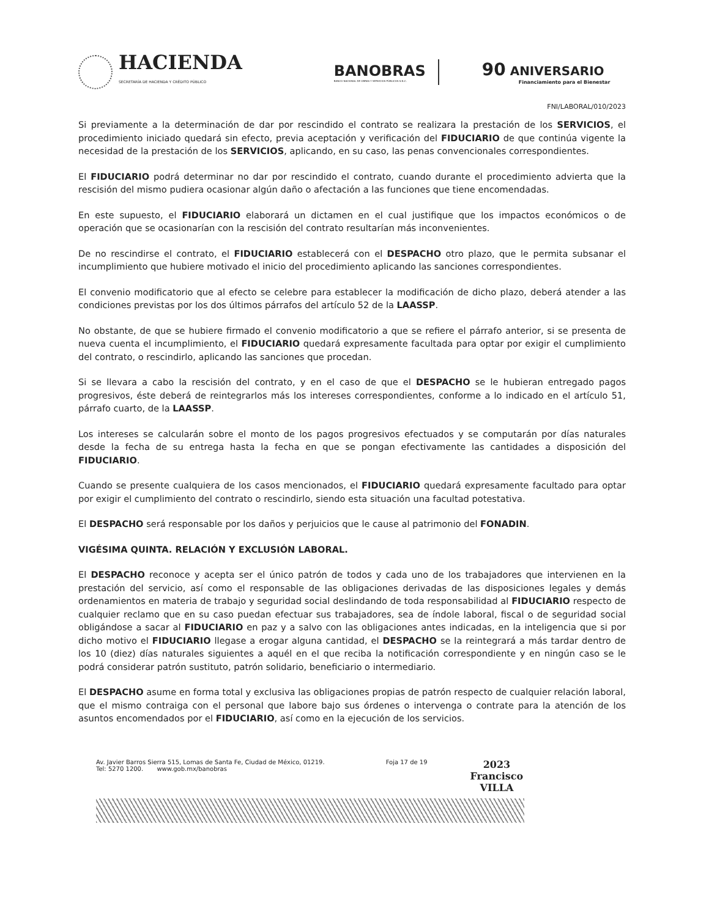HACIENDA
SECRETARÍA DE HACIENDA Y CRÉDITO PÚBLICO
BANOBRAS
BANCO NACIONAL DE OBRAS Y SERVICIOS PÚBLICOS S.N.C.
90 ANIVERSARIO
Financiamiento para el Bienestar
FNI/LABORAL/010/2023
Si previamente a la determinación de dar por rescindido el contrato se realizara la prestación de los SERVICIOS, el procedimiento iniciado quedará sin efecto, previa aceptación y verificación del FIDUCIARIO de que continúa vigente la necesidad de la prestación de los SERVICIOS, aplicando, en su caso, las penas convencionales correspondientes.
El FIDUCIARIO podrá determinar no dar por rescindido el contrato, cuando durante el procedimiento advierta que la rescisión del mismo pudiera ocasionar algún daño o afectación a las funciones que tiene encomendadas.
En este supuesto, el FIDUCIARIO elaborará un dictamen en el cual justifique que los impactos económicos o de operación que se ocasionarían con la rescisión del contrato resultarían más inconvenientes.
De no rescindirse el contrato, el FIDUCIARIO establecerá con el DESPACHO otro plazo, que le permita subsanar el incumplimiento que hubiere motivado el inicio del procedimiento aplicando las sanciones correspondientes.
El convenio modificatorio que al efecto se celebre para establecer la modificación de dicho plazo, deberá atender a las condiciones previstas por los dos últimos párrafos del artículo 52 de la LAASSP.
No obstante, de que se hubiere firmado el convenio modificatorio a que se refiere el párrafo anterior, si se presenta de nueva cuenta el incumplimiento, el FIDUCIARIO quedará expresamente facultada para optar por exigir el cumplimiento del contrato, o rescindirlo, aplicando las sanciones que procedan.
Si se llevara a cabo la rescisión del contrato, y en el caso de que el DESPACHO se le hubieran entregado pagos progresivos, éste deberá de reintegrarlos más los intereses correspondientes, conforme a lo indicado en el artículo 51, párrafo cuarto, de la LAASSP.
Los intereses se calcularán sobre el monto de los pagos progresivos efectuados y se computarán por días naturales desde la fecha de su entrega hasta la fecha en que se pongan efectivamente las cantidades a disposición del FIDUCIARIO.
Cuando se presente cualquiera de los casos mencionados, el FIDUCIARIO quedará expresamente facultado para optar por exigir el cumplimiento del contrato o rescindirlo, siendo esta situación una facultad potestativa.
El DESPACHO será responsable por los daños y perjuicios que le cause al patrimonio del FONADIN.
VIGÉSIMA QUINTA. RELACIÓN Y EXCLUSIÓN LABORAL.
El DESPACHO reconoce y acepta ser el único patrón de todos y cada uno de los trabajadores que intervienen en la prestación del servicio, así como el responsable de las obligaciones derivadas de las disposiciones legales y demás ordenamientos en materia de trabajo y seguridad social deslindando de toda responsabilidad al FIDUCIARIO respecto de cualquier reclamo que en su caso puedan efectuar sus trabajadores, sea de índole laboral, fiscal o de seguridad social obligándose a sacar al FIDUCIARIO en paz y a salvo con las obligaciones antes indicadas, en la inteligencia que si por dicho motivo el FIDUCIARIO llegase a erogar alguna cantidad, el DESPACHO se la reintegrará a más tardar dentro de los 10 (diez) días naturales siguientes a aquél en el que reciba la notificación correspondiente y en ningún caso se le podrá considerar patrón sustituto, patrón solidario, beneficiario o intermediario.
El DESPACHO asume en forma total y exclusiva las obligaciones propias de patrón respecto de cualquier relación laboral, que el mismo contraiga con el personal que labore bajo sus órdenes o intervenga o contrate para la atención de los asuntos encomendados por el FIDUCIARIO, así como en la ejecución de los servicios.
Av. Javier Barros Sierra 515, Lomas de Santa Fe, Ciudad de México, 01219.
Tel: 5270 1200. www.gob.mx/banobras
Foja 17 de 19
2023
Francisco
VILLA